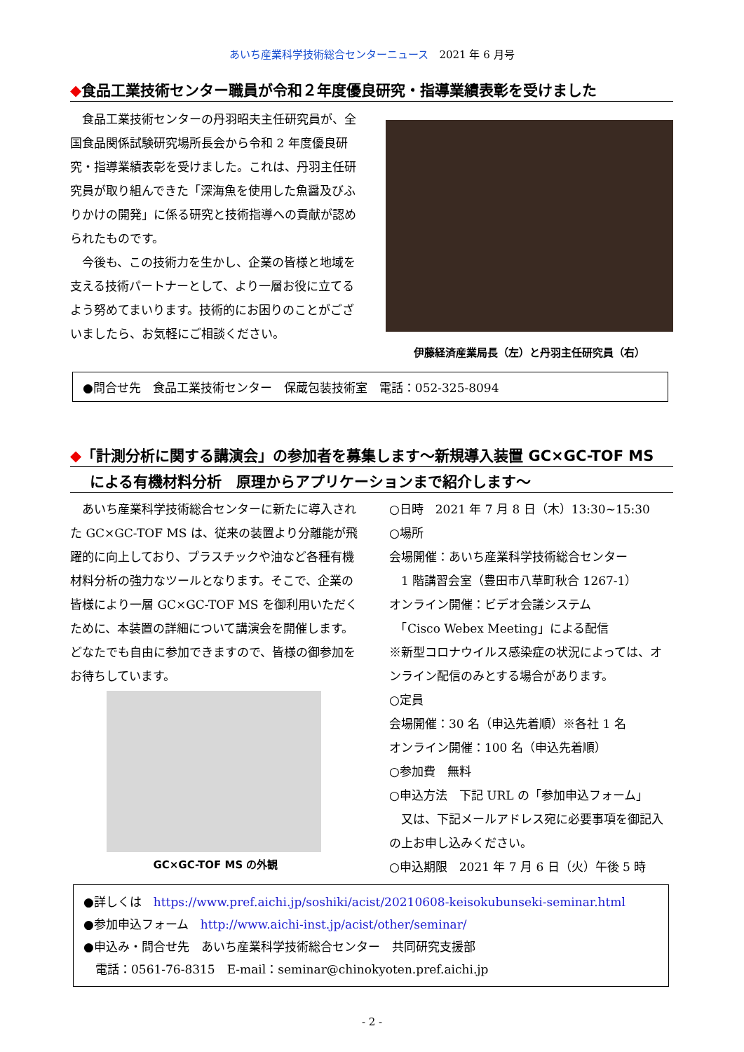あいち産業科学技術総合センターニュース　2021 年 6 月号
◆食品工業技術センター職員が令和２年度優良研究・指導業績表彰を受けました
　食品工業技術センターの丹羽昭夫主任研究員が、全国食品関係試験研究場所長会から令和 2 年度優良研究・指導業績表彰を受けました。これは、丹羽主任研究員が取り組んできた「深海魚を使用した魚醤及びふりかけの開発」に係る研究と技術指導への貢献が認められたものです。
　今後も、この技術力を生かし、企業の皆様と地域を支える技術パートナーとして、より一層お役に立てるよう努めてまいります。技術的にお困りのことがございましたら、お気軽にご相談ください。
伊藤経済産業局長（左）と丹羽主任研究員（右）
●問合せ先　食品工業技術センター　保蔵包装技術室　電話：052-325-8094
◆「計測分析に関する講演会」の参加者を募集します～新規導入装置 GC×GC-TOF MS
による有機材料分析　原理からアプリケーションまで紹介します～
　あいち産業科学技術総合センターに新たに導入された GC×GC-TOF MS は、従来の装置より分離能が飛躍的に向上しており、プラスチックや油など各種有機材料分析の強力なツールとなります。そこで、企業の皆様により一層 GC×GC-TOF MS を御利用いただくために、本装置の詳細について講演会を開催します。どなたでも自由に参加できますので、皆様の御参加をお待ちしています。
GC×GC-TOF MS の外観
○日時　2021 年 7 月 8 日（木）13:30~15:30
○場所
会場開催：あいち産業科学技術総合センター
　1 階講習会室（豊田市八草町秋合 1267-1）
オンライン開催：ビデオ会議システム
　「Cisco Webex Meeting」による配信
※新型コロナウイルス感染症の状況によっては、オンライン配信のみとする場合があります。
○定員
会場開催：30 名（申込先着順）※各社 1 名
オンライン開催：100 名（申込先着順）
○参加費　無料
○申込方法　下記 URL の「参加申込フォーム」
　又は、下記メールアドレス宛に必要事項を御記入の上お申し込みください。
○申込期限　2021 年 7 月 6 日（火）午後 5 時
●詳しくは　https://www.pref.aichi.jp/soshiki/acist/20210608-keisokubunseki-seminar.html
●参加申込フォーム　http://www.aichi-inst.jp/acist/other/seminar/
●申込み・問合せ先　あいち産業科学技術総合センター　共同研究支援部
　電話：0561-76-8315　E-mail：seminar@chinokyoten.pref.aichi.jp
- 2 -